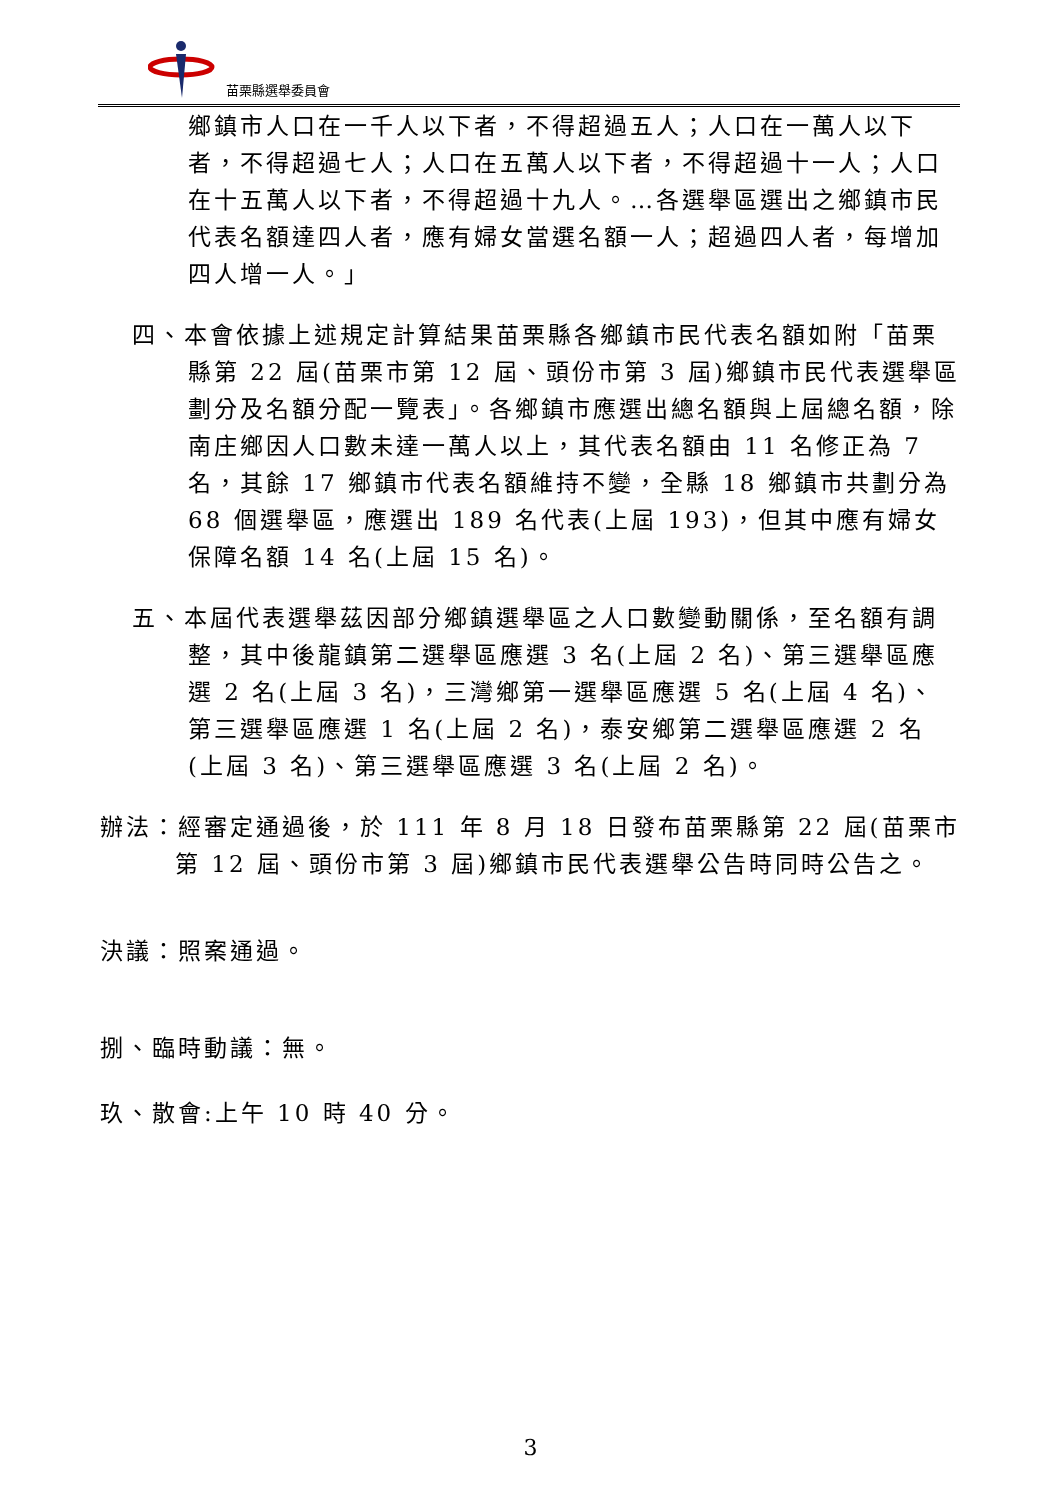苗栗縣選舉委員會
鄉鎮市人口在一千人以下者，不得超過五人；人口在一萬人以下者，不得超過七人；人口在五萬人以下者，不得超過十一人；人口在十五萬人以下者，不得超過十九人。…各選舉區選出之鄉鎮市民代表名額達四人者，應有婦女當選名額一人；超過四人者，每增加四人增一人。」
四、本會依據上述規定計算結果苗栗縣各鄉鎮市民代表名額如附「苗栗縣第 22 屆(苗栗市第 12 屆、頭份市第 3 屆)鄉鎮市民代表選舉區劃分及名額分配一覽表」。各鄉鎮市應選出總名額與上屆總名額，除南庄鄉因人口數未達一萬人以上，其代表名額由 11 名修正為 7 名，其餘 17 鄉鎮市代表名額維持不變，全縣 18 鄉鎮市共劃分為 68 個選舉區，應選出 189 名代表(上屆 193)，但其中應有婦女保障名額 14 名(上屆 15 名)。
五、本屆代表選舉茲因部分鄉鎮選舉區之人口數變動關係，至名額有調整，其中後龍鎮第二選舉區應選 3 名(上屆 2 名)、第三選舉區應選 2 名(上屆 3 名)，三灣鄉第一選舉區應選 5 名(上屆 4 名)、第三選舉區應選 1 名(上屆 2 名)，泰安鄉第二選舉區應選 2 名(上屆 3 名)、第三選舉區應選 3 名(上屆 2 名)。
辦法：經審定通過後，於 111 年 8 月 18 日發布苗栗縣第 22 屆(苗栗市第 12 屆、頭份市第 3 屆)鄉鎮市民代表選舉公告時同時公告之。
決議：照案通過。
捌、臨時動議：無。
玖、散會:上午 10 時 40 分。
3